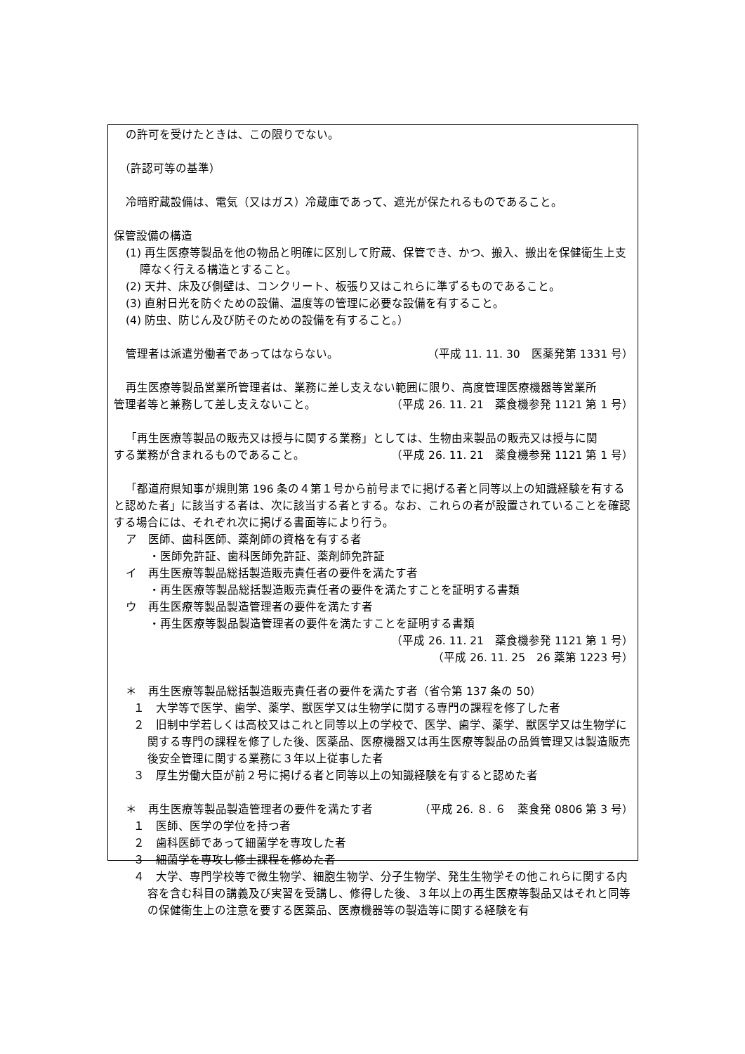の許可を受けたときは、この限りでない。
（許認可等の基準）
冷暗貯蔵設備は、電気（又はガス）冷蔵庫であって、遮光が保たれるものであること。
保管設備の構造
(1) 再生医療等製品を他の物品と明確に区別して貯蔵、保管でき、かつ、搬入、搬出を保健衛生上支障なく行える構造とすること。
(2) 天井、床及び側壁は、コンクリート、板張り又はこれらに準ずるものであること。
(3) 直射日光を防ぐための設備、温度等の管理に必要な設備を有すること。
(4) 防虫、防じん及び防そのための設備を有すること。）
管理者は派遣労働者であってはならない。 （平成 11. 11. 30　医薬発第 1331 号）
再生医療等製品営業所管理者は、業務に差し支えない範囲に限り、高度管理医療機器等営業所
管理者等と兼務して差し支えないこと。 （平成 26. 11. 21　薬食機参発 1121 第 1 号）
「再生医療等製品の販売又は授与に関する業務」としては、生物由来製品の販売又は授与に関
する業務が含まれるものであること。 （平成 26. 11. 21　薬食機参発 1121 第 1 号）
「都道府県知事が規則第 196 条の４第１号から前号までに掲げる者と同等以上の知識経験を有すると認めた者」に該当する者は、次に該当する者とする。なお、これらの者が設置されていることを確認する場合には、それぞれ次に掲げる書面等により行う。
ア　医師、歯科医師、薬剤師の資格を有する者
・医師免許証、歯科医師免許証、薬剤師免許証
イ　再生医療等製品総括製造販売責任者の要件を満たす者
・再生医療等製品総括製造販売責任者の要件を満たすことを証明する書類
ウ　再生医療等製品製造管理者の要件を満たす者
・再生医療等製品製造管理者の要件を満たすことを証明する書類
（平成 26. 11. 21　薬食機参発 1121 第 1 号）
（平成 26. 11. 25　26 薬第 1223 号）
＊　再生医療等製品総括製造販売責任者の要件を満たす者（省令第 137 条の 50）
１　大学等で医学、歯学、薬学、獣医学又は生物学に関する専門の課程を修了した者
２　旧制中学若しくは高校又はこれと同等以上の学校で、医学、歯学、薬学、獣医学又は生物学に関する専門の課程を修了した後、医薬品、医療機器又は再生医療等製品の品質管理又は製造販売後安全管理に関する業務に３年以上従事した者
３　厚生労働大臣が前２号に掲げる者と同等以上の知識経験を有すると認めた者
＊　再生医療等製品製造管理者の要件を満たす者 （平成 26. ８. ６　薬食発 0806 第 3 号）
１　医師、医学の学位を持つ者
２　歯科医師であって細菌学を専攻した者
３　細菌学を専攻し修士課程を修めた者
４　大学、専門学校等で微生物学、細胞生物学、分子生物学、発生生物学その他これらに関する内容を含む科目の講義及び実習を受講し、修得した後、３年以上の再生医療等製品又はそれと同等の保健衛生上の注意を要する医薬品、医療機器等の製造等に関する経験を有